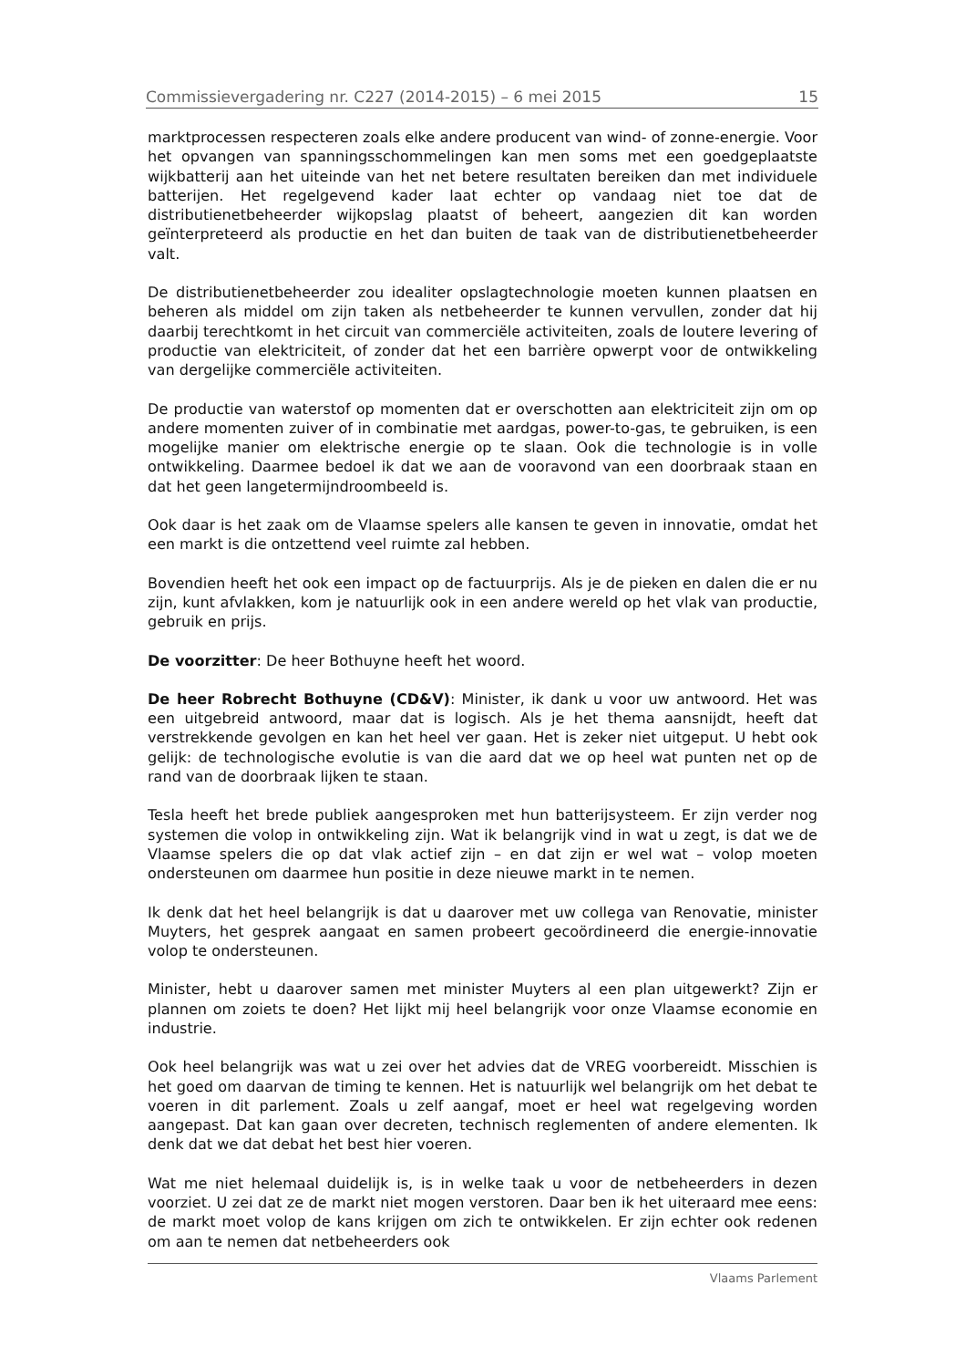Commissievergadering nr. C227 (2014-2015) – 6 mei 2015 15
marktprocessen respecteren zoals elke andere producent van wind- of zonne-energie. Voor het opvangen van spanningsschommelingen kan men soms met een goedgeplaatste wijkbatterij aan het uiteinde van het net betere resultaten bereiken dan met individuele batterijen. Het regelgevend kader laat echter op vandaag niet toe dat de distributienetbeheerder wijkopslag plaatst of beheert, aangezien dit kan worden geïnterpreteerd als productie en het dan buiten de taak van de distributienetbeheerder valt.
De distributienetbeheerder zou idealiter opslagtechnologie moeten kunnen plaatsen en beheren als middel om zijn taken als netbeheerder te kunnen vervullen, zonder dat hij daarbij terechtkomt in het circuit van commerciële activiteiten, zoals de loutere levering of productie van elektriciteit, of zonder dat het een barrière opwerpt voor de ontwikkeling van dergelijke commerciële activiteiten.
De productie van waterstof op momenten dat er overschotten aan elektriciteit zijn om op andere momenten zuiver of in combinatie met aardgas, power-to-gas, te gebruiken, is een mogelijke manier om elektrische energie op te slaan. Ook die technologie is in volle ontwikkeling. Daarmee bedoel ik dat we aan de vooravond van een doorbraak staan en dat het geen langetermijndroombeeld is.
Ook daar is het zaak om de Vlaamse spelers alle kansen te geven in innovatie, omdat het een markt is die ontzettend veel ruimte zal hebben.
Bovendien heeft het ook een impact op de factuurprijs. Als je de pieken en dalen die er nu zijn, kunt afvlakken, kom je natuurlijk ook in een andere wereld op het vlak van productie, gebruik en prijs.
De voorzitter: De heer Bothuyne heeft het woord.
De heer Robrecht Bothuyne (CD&V): Minister, ik dank u voor uw antwoord. Het was een uitgebreid antwoord, maar dat is logisch. Als je het thema aansnijdt, heeft dat verstrekkende gevolgen en kan het heel ver gaan. Het is zeker niet uitgeput. U hebt ook gelijk: de technologische evolutie is van die aard dat we op heel wat punten net op de rand van de doorbraak lijken te staan.
Tesla heeft het brede publiek aangesproken met hun batterijsysteem. Er zijn verder nog systemen die volop in ontwikkeling zijn. Wat ik belangrijk vind in wat u zegt, is dat we de Vlaamse spelers die op dat vlak actief zijn – en dat zijn er wel wat – volop moeten ondersteunen om daarmee hun positie in deze nieuwe markt in te nemen.
Ik denk dat het heel belangrijk is dat u daarover met uw collega van Renovatie, minister Muyters, het gesprek aangaat en samen probeert gecoördineerd die energie-innovatie volop te ondersteunen.
Minister, hebt u daarover samen met minister Muyters al een plan uitgewerkt? Zijn er plannen om zoiets te doen? Het lijkt mij heel belangrijk voor onze Vlaamse economie en industrie.
Ook heel belangrijk was wat u zei over het advies dat de VREG voorbereidt. Misschien is het goed om daarvan de timing te kennen. Het is natuurlijk wel belangrijk om het debat te voeren in dit parlement. Zoals u zelf aangaf, moet er heel wat regelgeving worden aangepast. Dat kan gaan over decreten, technisch reglementen of andere elementen. Ik denk dat we dat debat het best hier voeren.
Wat me niet helemaal duidelijk is, is in welke taak u voor de netbeheerders in dezen voorziet. U zei dat ze de markt niet mogen verstoren. Daar ben ik het uiteraard mee eens: de markt moet volop de kans krijgen om zich te ontwikkelen. Er zijn echter ook redenen om aan te nemen dat netbeheerders ook
Vlaams Parlement